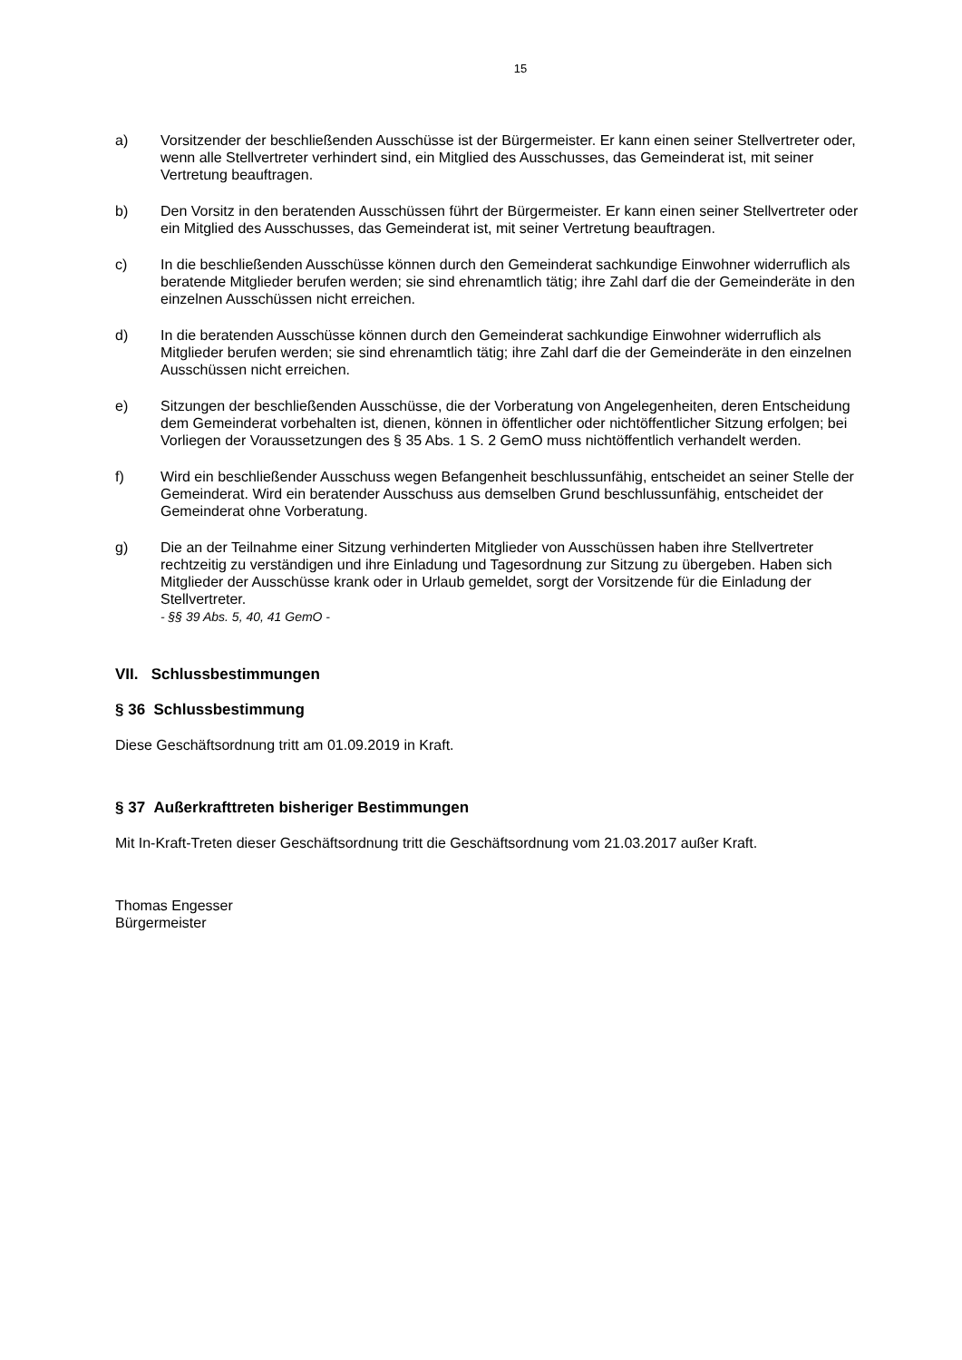15
a) Vorsitzender der beschließenden Ausschüsse ist der Bürgermeister. Er kann einen seiner Stellvertreter oder, wenn alle Stellvertreter verhindert sind, ein Mitglied des Ausschusses, das Gemeinderat ist, mit seiner Vertretung beauftragen.
b) Den Vorsitz in den beratenden Ausschüssen führt der Bürgermeister. Er kann einen seiner Stellvertreter oder ein Mitglied des Ausschusses, das Gemeinderat ist, mit seiner Vertretung beauftragen.
c) In die beschließenden Ausschüsse können durch den Gemeinderat sachkundige Einwohner widerruflich als beratende Mitglieder berufen werden; sie sind ehrenamtlich tätig; ihre Zahl darf die der Gemeinderäte in den einzelnen Ausschüssen nicht erreichen.
d) In die beratenden Ausschüsse können durch den Gemeinderat sachkundige Einwohner widerruflich als Mitglieder berufen werden; sie sind ehrenamtlich tätig; ihre Zahl darf die der Gemeinderäte in den einzelnen Ausschüssen nicht erreichen.
e) Sitzungen der beschließenden Ausschüsse, die der Vorberatung von Angelegenheiten, deren Entscheidung dem Gemeinderat vorbehalten ist, dienen, können in öffentlicher oder nichtöffentlicher Sitzung erfolgen; bei Vorliegen der Voraussetzungen des § 35 Abs. 1 S. 2 GemO muss nichtöffentlich verhandelt werden.
f) Wird ein beschließender Ausschuss wegen Befangenheit beschlussunfähig, entscheidet an seiner Stelle der Gemeinderat. Wird ein beratender Ausschuss aus demselben Grund beschlussunfähig, entscheidet der Gemeinderat ohne Vorberatung.
g) Die an der Teilnahme einer Sitzung verhinderten Mitglieder von Ausschüssen haben ihre Stellvertreter rechtzeitig zu verständigen und ihre Einladung und Tagesordnung zur Sitzung zu übergeben. Haben sich Mitglieder der Ausschüsse krank oder in Urlaub gemeldet, sorgt der Vorsitzende für die Einladung der Stellvertreter.
- §§ 39 Abs. 5, 40, 41 GemO -
VII. Schlussbestimmungen
§ 36 Schlussbestimmung
Diese Geschäftsordnung tritt am 01.09.2019 in Kraft.
§ 37 Außerkrafttreten bisheriger Bestimmungen
Mit In-Kraft-Treten dieser Geschäftsordnung tritt die Geschäftsordnung vom 21.03.2017 außer Kraft.
Thomas Engesser
Bürgermeister